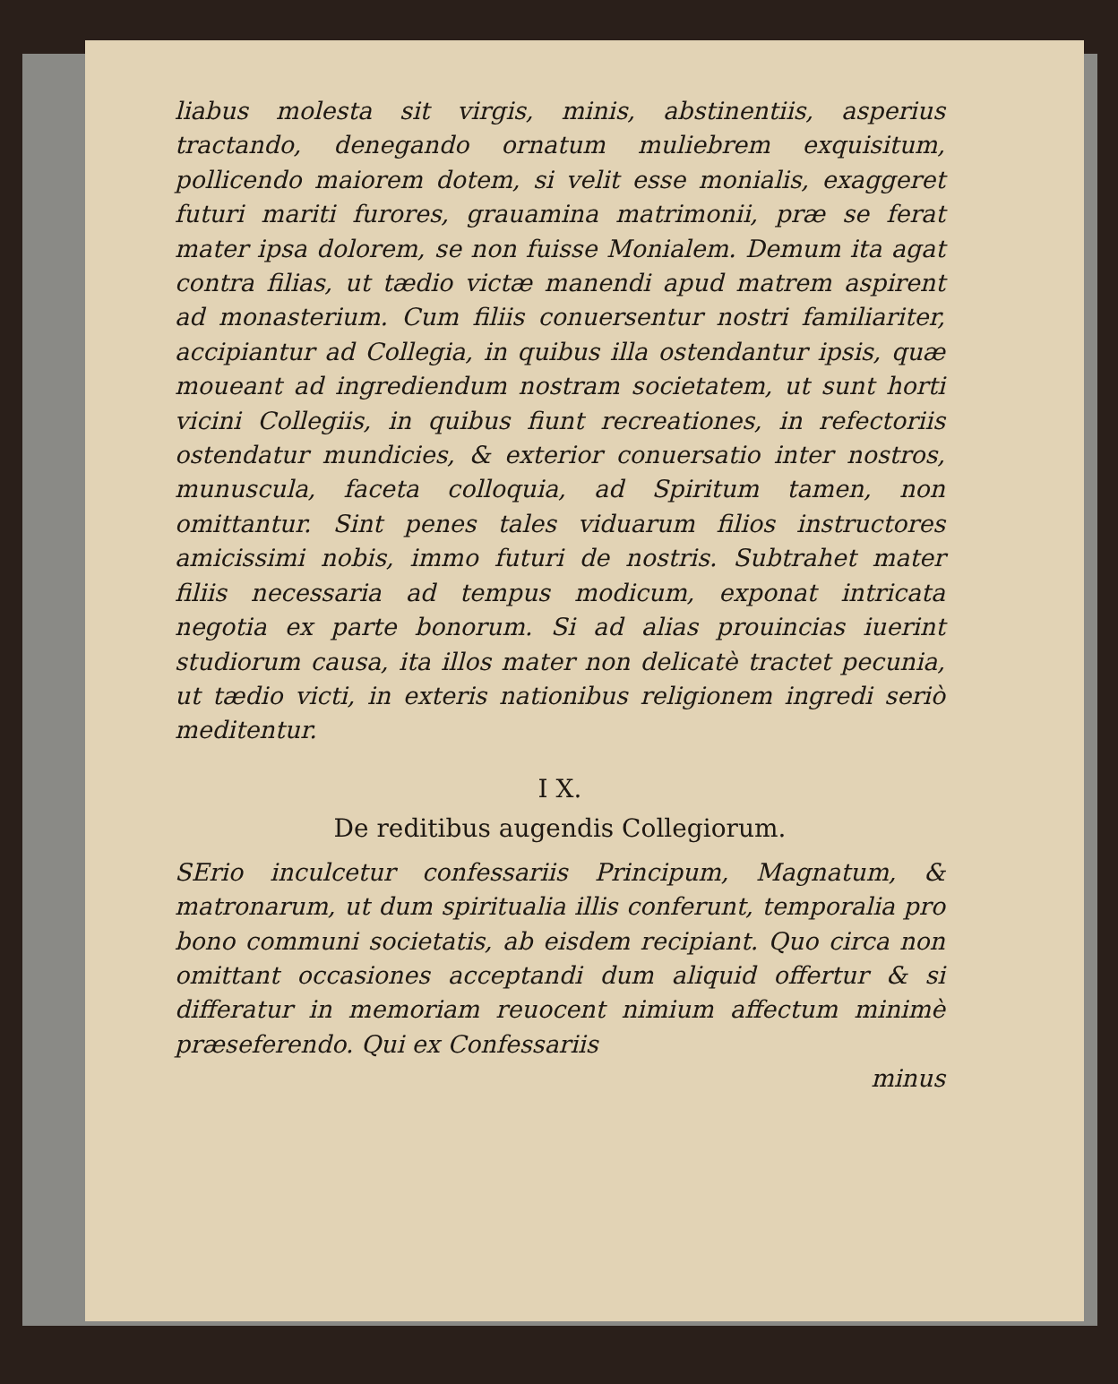liabus molesta sit virgis, minis, abstinentiis, asperius tractando, denegando ornatum muliebrem exquisitum, pollicendo maiorem dotem, si velit esse monialis, exaggeret futuri mariti furores, grauamina matrimonii, præ se ferat mater ipsa dolorem, se non fuisse Monialem. Demum ita agat contra filias, ut tædio victæ manendi apud matrem aspirent ad monasterium. Cum filiis conuersentur nostri familiariter, accipiantur ad Collegia, in quibus illa ostendantur ipsis, quæ moueant ad ingrediendum nostram societatem, ut sunt horti vicini Collegiis, in quibus fiunt recreationes, in refectoriis ostendatur mundicies, & exterior conuersatio inter nostros, munuscula, faceta colloquia, ad Spiritum tamen, non omittantur. Sint penes tales viduarum filios instructores amicissimi nobis, immo futuri de nostris. Subtrahet mater filiis necessaria ad tempus modicum, exponat intricata negotia ex parte bonorum. Si ad alias prouincias iuerint studiorum causa, ita illos mater non delicatè tractet pecunia, ut tædio victi, in exteris nationibus religionem ingredi seriò meditentur.
I X.
De reditibus augendis Collegiorum.
SErio inculcetur confessariis Principum, Magnatum, & matronarum, ut dum spiritualia illis conferunt, temporalia pro bono communi societatis, ab eisdem recipiant. Quo circa non omittant occasiones acceptandi dum aliquid offertur & si differatur in memoriam reuocent nimium affectum minimè præseferendo. Qui ex Confessariis
minus